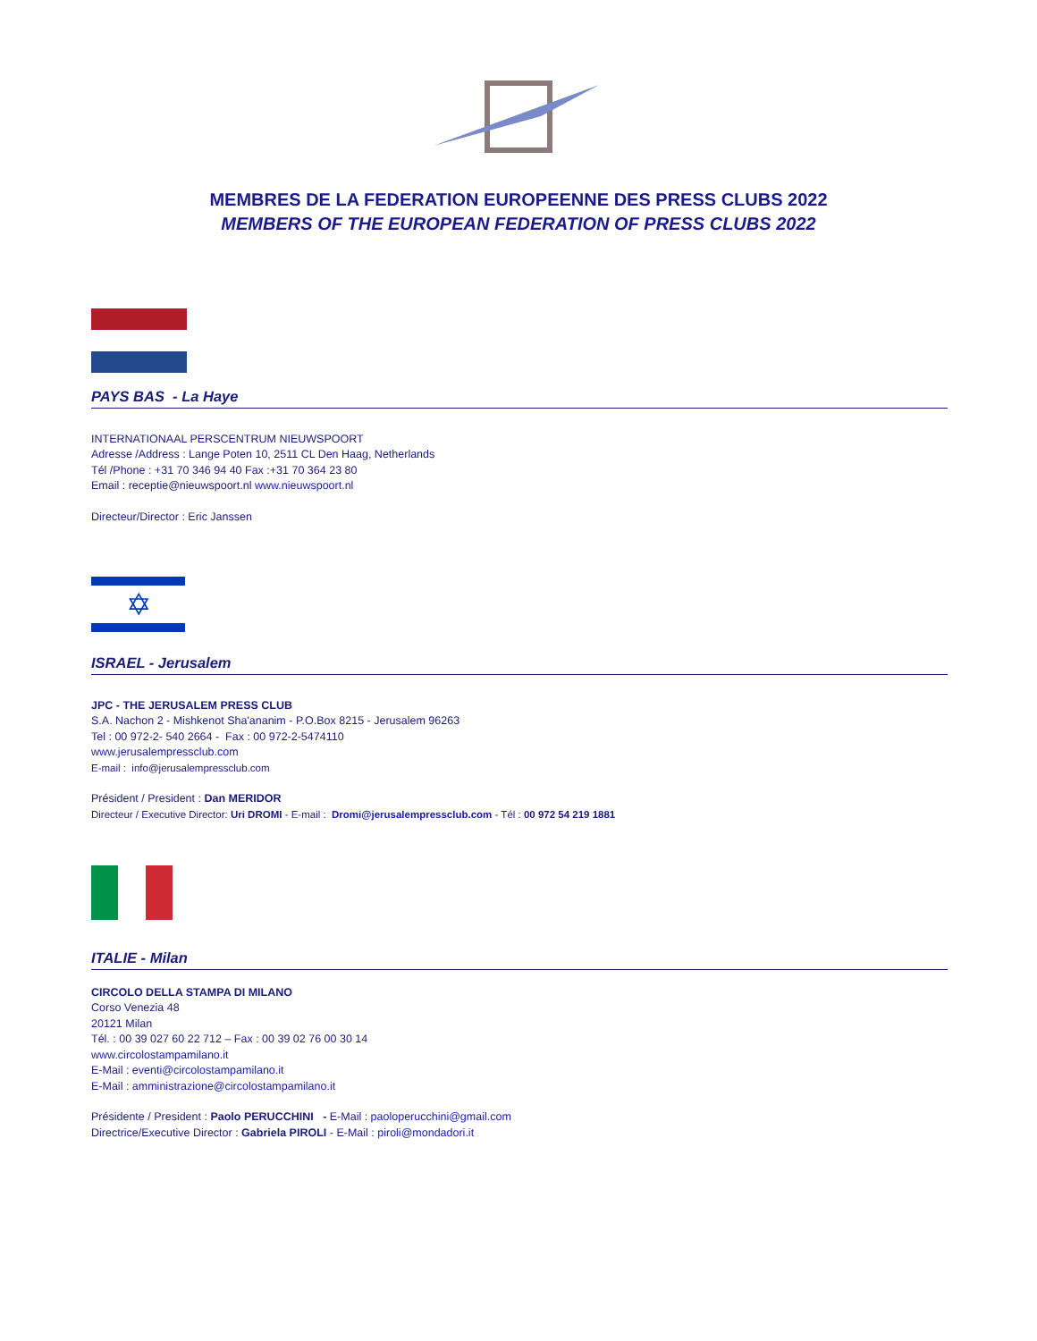MEMBRES DE LA FEDERATION EUROPEENNE DES PRESS CLUBS 2022
MEMBERS OF THE EUROPEAN FEDERATION OF PRESS CLUBS 2022
PAYS BAS - La Haye
INTERNATIONAAL PERSCENTRUM NIEUWSPOORT
Adresse /Address : Lange Poten 10, 2511 CL Den Haag, Netherlands
Tél /Phone : +31 70 346 94 40 Fax :+31 70 364 23 80
Email : receptie@nieuwspoort.nl www.nieuwspoort.nl
Directeur/Director : Eric Janssen
✡
ISRAEL - Jerusalem
JPC - THE JERUSALEM PRESS CLUB
S.A. Nachon 2 - Mishkenot Sha'ananim - P.O.Box 8215 - Jerusalem 96263
Tel : 00 972-2- 540 2664 - Fax : 00 972-2-5474110
www.jerusalempressclub.com
E-mail : info@jerusalempressclub.com
Président / President : Dan MERIDOR
Directeur / Executive Director: Uri DROMI - E-mail : Dromi@jerusalempressclub.com - Tél : 00 972 54 219 1881
ITALIE - Milan
CIRCOLO DELLA STAMPA DI MILANO
Corso Venezia 48
20121 Milan
Tél. : 00 39 027 60 22 712 – Fax : 00 39 02 76 00 30 14
www.circolostampamilano.it
E-Mail : eventi@circolostampamilano.it
E-Mail : amministrazione@circolostampamilano.it
Présidente / President : Paolo PERUCCHINI - E-Mail : paoloperucchini@gmail.com
Directrice/Executive Director : Gabriela PIROLI - E-Mail : piroli@mondadori.it